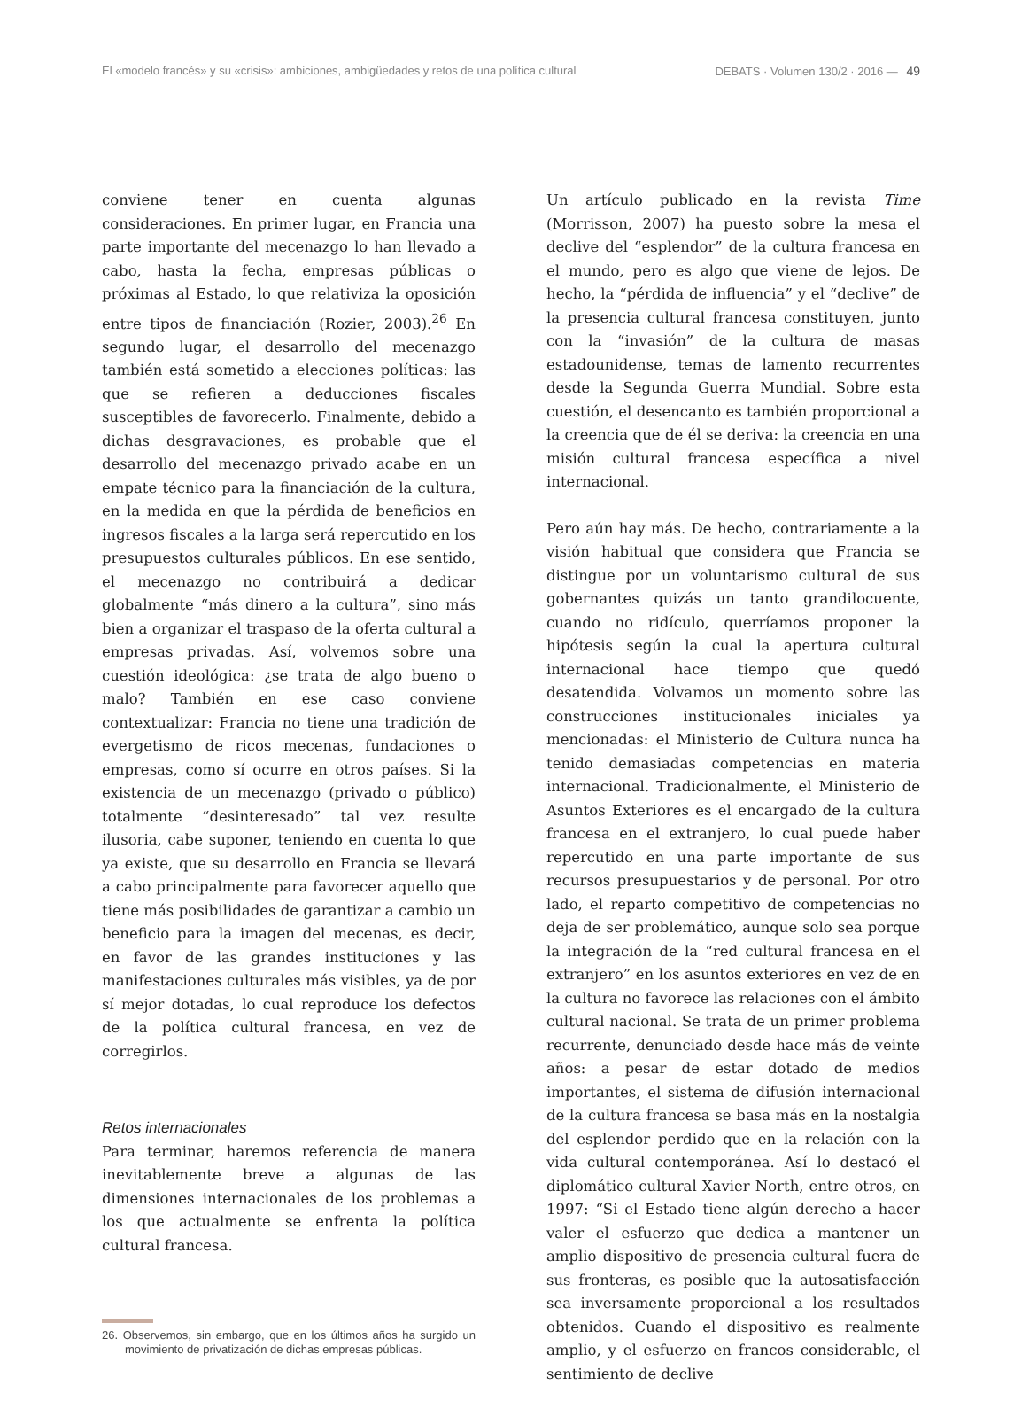El «modelo francés» y su «crisis»: ambiciones, ambigüedades y retos de una política cultural DEBATS · Volumen 130/2 · 2016 — 49
conviene tener en cuenta algunas consideraciones. En primer lugar, en Francia una parte importante del mecenazgo lo han llevado a cabo, hasta la fecha, empresas públicas o próximas al Estado, lo que relativiza la oposición entre tipos de financiación (Rozier, 2003).<sup>26</sup> En segundo lugar, el desarrollo del mecenazgo también está sometido a elecciones políticas: las que se refieren a deducciones fiscales susceptibles de favorecerlo. Finalmente, debido a dichas desgravaciones, es probable que el desarrollo del mecenazgo privado acabe en un empate técnico para la financiación de la cultura, en la medida en que la pérdida de beneficios en ingresos fiscales a la larga será repercutido en los presupuestos culturales públicos. En ese sentido, el mecenazgo no contribuirá a dedicar globalmente “más dinero a la cultura”, sino más bien a organizar el traspaso de la oferta cultural a empresas privadas. Así, volvemos sobre una cuestión ideológica: ¿se trata de algo bueno o malo? También en ese caso conviene contextualizar: Francia no tiene una tradición de evergetismo de ricos mecenas, fundaciones o empresas, como sí ocurre en otros países. Si la existencia de un mecenazgo (privado o público) totalmente “desinteresado” tal vez resulte ilusoria, cabe suponer, teniendo en cuenta lo que ya existe, que su desarrollo en Francia se llevará a cabo principalmente para favorecer aquello que tiene más posibilidades de garantizar a cambio un beneficio para la imagen del mecenas, es decir, en favor de las grandes instituciones y las manifestaciones culturales más visibles, ya de por sí mejor dotadas, lo cual reproduce los defectos de la política cultural francesa, en vez de corregirlos.
Retos internacionales
Para terminar, haremos referencia de manera inevitablemente breve a algunas de las dimensiones internacionales de los problemas a los que actualmente se enfrenta la política cultural francesa.
26. Observemos, sin embargo, que en los últimos años ha surgido un movimiento de privatización de dichas empresas públicas.
Un artículo publicado en la revista Time (Morrisson, 2007) ha puesto sobre la mesa el declive del “esplendor” de la cultura francesa en el mundo, pero es algo que viene de lejos. De hecho, la “pérdida de influencia” y el “declive” de la presencia cultural francesa constituyen, junto con la “invasión” de la cultura de masas estadounidense, temas de lamento recurrentes desde la Segunda Guerra Mundial. Sobre esta cuestión, el desencanto es también proporcional a la creencia que de él se deriva: la creencia en una misión cultural francesa específica a nivel internacional.
Pero aún hay más. De hecho, contrariamente a la visión habitual que considera que Francia se distingue por un voluntarismo cultural de sus gobernantes quizás un tanto grandilocuente, cuando no ridículo, querríamos proponer la hipótesis según la cual la apertura cultural internacional hace tiempo que quedó desatendida. Volvamos un momento sobre las construcciones institucionales iniciales ya mencionadas: el Ministerio de Cultura nunca ha tenido demasiadas competencias en materia internacional. Tradicionalmente, el Ministerio de Asuntos Exteriores es el encargado de la cultura francesa en el extranjero, lo cual puede haber repercutido en una parte importante de sus recursos presupuestarios y de personal. Por otro lado, el reparto competitivo de competencias no deja de ser problemático, aunque solo sea porque la integración de la “red cultural francesa en el extranjero” en los asuntos exteriores en vez de en la cultura no favorece las relaciones con el ámbito cultural nacional. Se trata de un primer problema recurrente, denunciado desde hace más de veinte años: a pesar de estar dotado de medios importantes, el sistema de difusión internacional de la cultura francesa se basa más en la nostalgia del esplendor perdido que en la relación con la vida cultural contemporánea. Así lo destacó el diplomático cultural Xavier North, entre otros, en 1997: “Si el Estado tiene algún derecho a hacer valer el esfuerzo que dedica a mantener un amplio dispositivo de presencia cultural fuera de sus fronteras, es posible que la autosatisfacción sea inversamente proporcional a los resultados obtenidos. Cuando el dispositivo es realmente amplio, y el esfuerzo en francos considerable, el sentimiento de declive